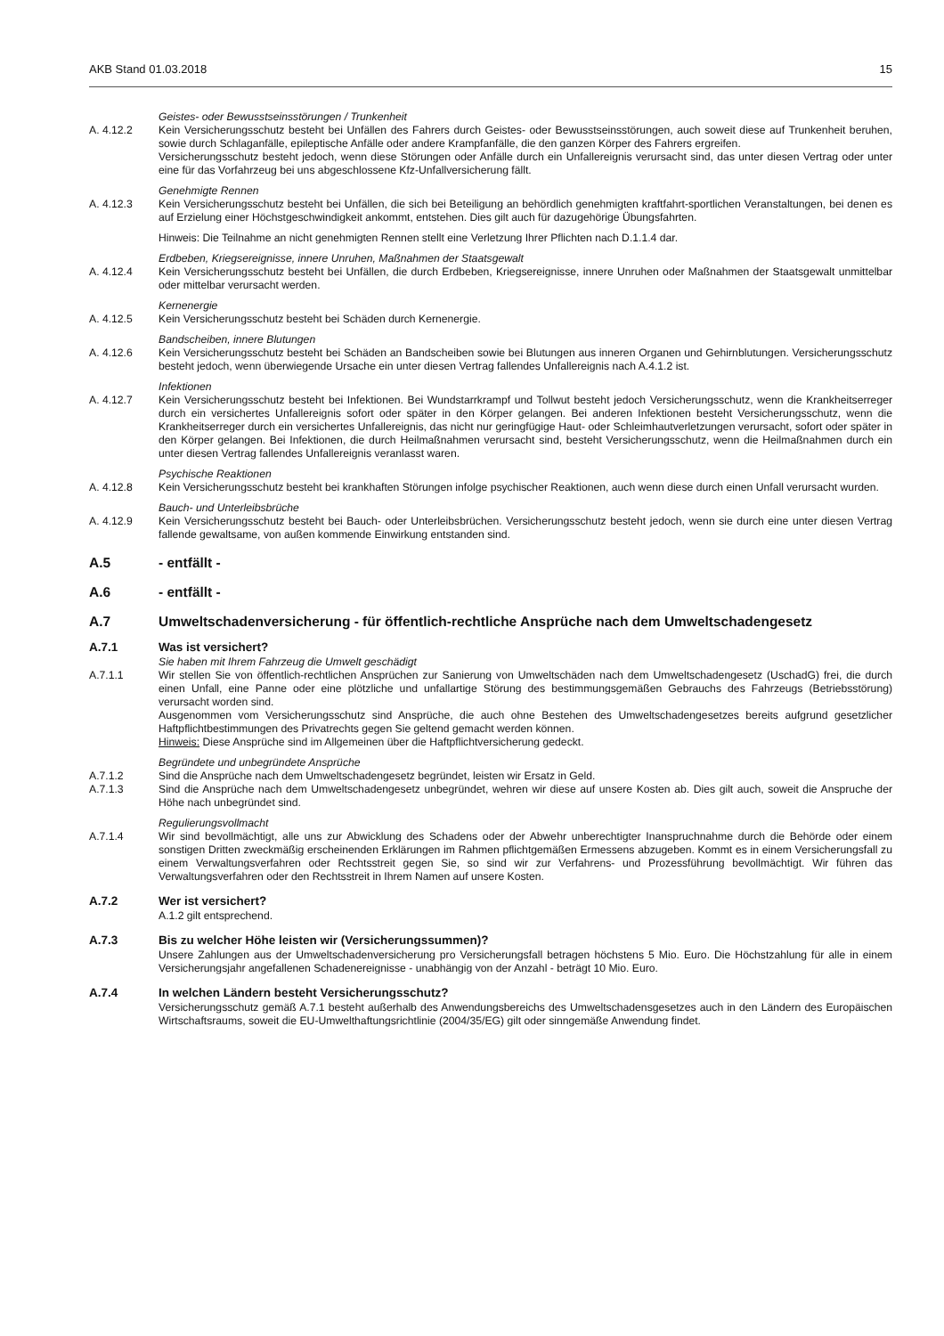AKB Stand 01.03.2018 15
Geistes- oder Bewusstseinsstörungen / Trunkenheit
A. 4.12.2 Kein Versicherungsschutz besteht bei Unfällen des Fahrers durch Geistes- oder Bewusstseinsstörungen, auch soweit diese auf Trunkenheit beruhen, sowie durch Schlaganfälle, epileptische Anfälle oder andere Krampfanfälle, die den ganzen Körper des Fahrers ergreifen.
Versicherungsschutz besteht jedoch, wenn diese Störungen oder Anfälle durch ein Unfallereignis verursacht sind, das unter diesen Vertrag oder unter eine für das Vorfahrzeug bei uns abgeschlossene Kfz-Unfallversicherung fällt.
Genehmigte Rennen
A. 4.12.3 Kein Versicherungsschutz besteht bei Unfällen, die sich bei Beteiligung an behördlich genehmigten kraftfahrt-sportlichen Veranstaltungen, bei denen es auf Erzielung einer Höchstgeschwindigkeit ankommt, entstehen. Dies gilt auch für dazugehörige Übungsfahrten.
Hinweis: Die Teilnahme an nicht genehmigten Rennen stellt eine Verletzung Ihrer Pflichten nach D.1.1.4 dar.
Erdbeben, Kriegsereignisse, innere Unruhen, Maßnahmen der Staatsgewalt
A. 4.12.4 Kein Versicherungsschutz besteht bei Unfällen, die durch Erdbeben, Kriegsereignisse, innere Unruhen oder Maßnahmen der Staatsgewalt unmittelbar oder mittelbar verursacht werden.
Kernenergie
A. 4.12.5 Kein Versicherungsschutz besteht bei Schäden durch Kernenergie.
Bandscheiben, innere Blutungen
A. 4.12.6 Kein Versicherungsschutz besteht bei Schäden an Bandscheiben sowie bei Blutungen aus inneren Organen und Gehirnblutungen. Versicherungsschutz besteht jedoch, wenn überwiegende Ursache ein unter diesen Vertrag fallendes Unfallereignis nach A.4.1.2 ist.
Infektionen
A. 4.12.7 Kein Versicherungsschutz besteht bei Infektionen. Bei Wundstarrkrampf und Tollwut besteht jedoch Versicherungsschutz, wenn die Krankheitserreger durch ein versichertes Unfallereignis sofort oder später in den Körper gelangen. Bei anderen Infektionen besteht Versicherungsschutz, wenn die Krankheitserreger durch ein versichertes Unfallereignis, das nicht nur geringfügige Haut- oder Schleimhautverletzungen verursacht, sofort oder später in den Körper gelangen. Bei Infektionen, die durch Heilmaßnahmen verursacht sind, besteht Versicherungsschutz, wenn die Heilmaßnahmen durch ein unter diesen Vertrag fallendes Unfallereignis veranlasst waren.
Psychische Reaktionen
A. 4.12.8 Kein Versicherungsschutz besteht bei krankhaften Störungen infolge psychischer Reaktionen, auch wenn diese durch einen Unfall verursacht wurden.
Bauch- und Unterleibsbrüche
A. 4.12.9 Kein Versicherungsschutz besteht bei Bauch- oder Unterleibsbrüchen. Versicherungsschutz besteht jedoch, wenn sie durch eine unter diesen Vertrag fallende gewaltsame, von außen kommende Einwirkung entstanden sind.
A.5 - entfällt -
A.6 - entfällt -
A.7 Umweltschadenversicherung - für öffentlich-rechtliche Ansprüche nach dem Umweltschadengesetz
A.7.1 Was ist versichert?
Sie haben mit Ihrem Fahrzeug die Umwelt geschädigt
A.7.1.1 Wir stellen Sie von öffentlich-rechtlichen Ansprüchen zur Sanierung von Umweltschäden nach dem Umweltschadengesetz (UschadG) frei, die durch einen Unfall, eine Panne oder eine plötzliche und unfallartige Störung des bestimmungsgemäßen Gebrauchs des Fahrzeugs (Betriebsstörung) verursacht worden sind.
Ausgenommen vom Versicherungsschutz sind Ansprüche, die auch ohne Bestehen des Umweltschadengesetzes bereits aufgrund gesetzlicher Haftpflichtbestimmungen des Privatrechts gegen Sie geltend gemacht werden können.
Hinweis: Diese Ansprüche sind im Allgemeinen über die Haftpflichtversicherung gedeckt.
Begründete und unbegründete Ansprüche
A.7.1.2 Sind die Ansprüche nach dem Umweltschadengesetz begründet, leisten wir Ersatz in Geld.
A.7.1.3 Sind die Ansprüche nach dem Umweltschadengesetz unbegründet, wehren wir diese auf unsere Kosten ab. Dies gilt auch, soweit die Anspruche der Höhe nach unbegründet sind.
Regulierungsvollmacht
A.7.1.4 Wir sind bevollmächtigt, alle uns zur Abwicklung des Schadens oder der Abwehr unberechtigter Inanspruchnahme durch die Behörde oder einem sonstigen Dritten zweckmäßig erscheinenden Erklärungen im Rahmen pflichtgemäßen Ermessens abzugeben. Kommt es in einem Versicherungsfall zu einem Verwaltungsverfahren oder Rechtsstreit gegen Sie, so sind wir zur Verfahrens- und Prozessführung bevollmächtigt. Wir führen das Verwaltungsverfahren oder den Rechtsstreit in Ihrem Namen auf unsere Kosten.
A.7.2 Wer ist versichert?
A.1.2 gilt entsprechend.
A.7.3 Bis zu welcher Höhe leisten wir (Versicherungssummen)?
Unsere Zahlungen aus der Umweltschadenversicherung pro Versicherungsfall betragen höchstens 5 Mio. Euro. Die Höchstzahlung für alle in einem Versicherungsjahr angefallenen Schadenereignisse - unabhängig von der Anzahl - beträgt 10 Mio. Euro.
A.7.4 In welchen Ländern besteht Versicherungsschutz?
Versicherungsschutz gemäß A.7.1 besteht außerhalb des Anwendungsbereichs des Umweltschadensgesetzes auch in den Ländern des Europäischen Wirtschaftsraums, soweit die EU-Umwelthaftungsrichtlinie (2004/35/EG) gilt oder sinngemäße Anwendung findet.